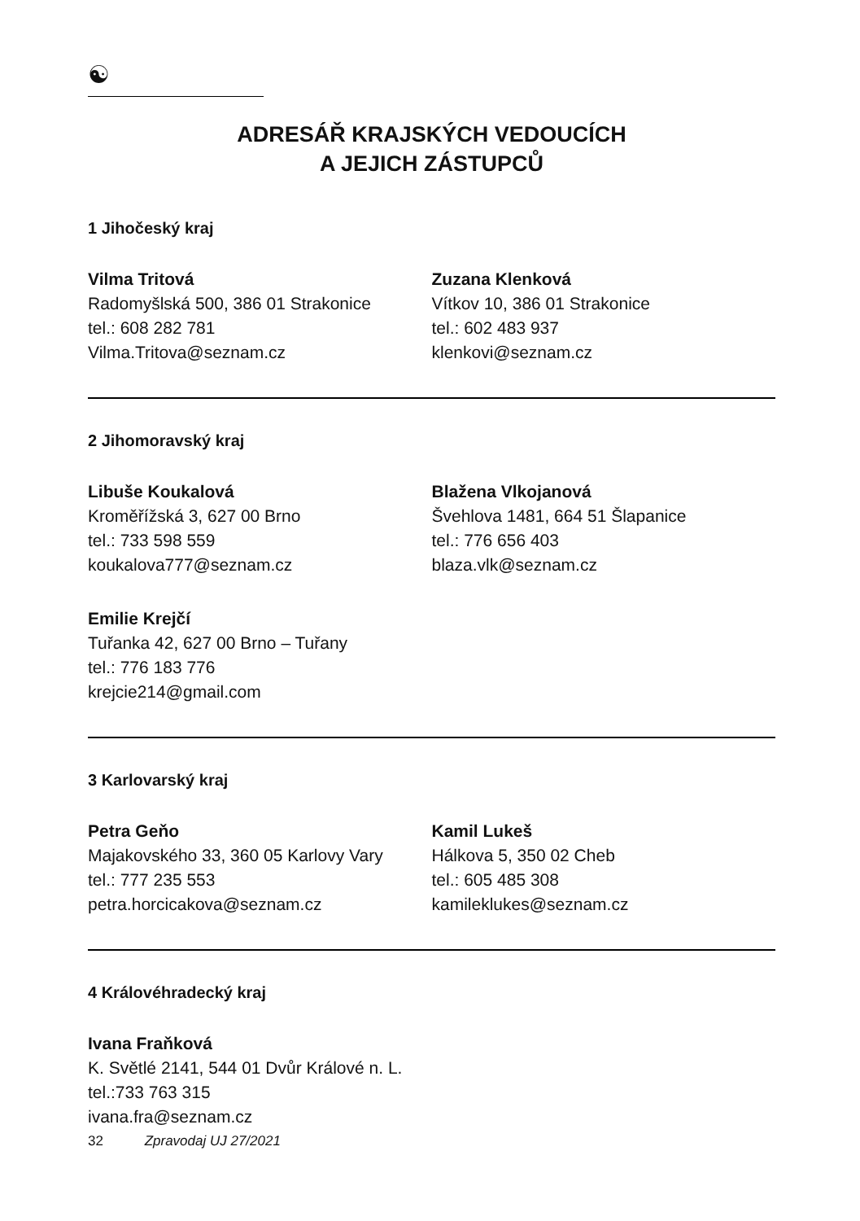☯
ADRESÁŘ KRAJSKÝCH VEDOUCÍCH
A JEJICH ZÁSTUPCŮ
1 Jihočeský kraj
Vilma Tritová
Radomyšlská 500, 386 01 Strakonice
tel.: 608 282 781
Vilma.Tritova@seznam.cz
Zuzana Klenková
Vítkov 10, 386 01 Strakonice
tel.: 602 483 937
klenkovi@seznam.cz
2 Jihomoravský kraj
Libuše Koukalová
Kroměřížská 3, 627 00 Brno
tel.: 733 598 559
koukalova777@seznam.cz
Blažena Vlkojanová
Švehlova 1481, 664 51 Šlapanice
tel.: 776 656 403
blaza.vlk@seznam.cz
Emilie Krejčí
Tuřanka 42, 627 00 Brno – Tuřany
tel.: 776 183 776
krejcie214@gmail.com
3 Karlovarský kraj
Petra Geňo
Majakovského 33, 360 05 Karlovy Vary
tel.: 777 235 553
petra.horcicakova@seznam.cz
Kamil Lukeš
Hálkova 5, 350 02 Cheb
tel.: 605 485 308
kamileklukes@seznam.cz
4 Královéhradecký kraj
Ivana Fraňková
K. Světlé 2141, 544 01 Dvůr Králové n. L.
tel.:733 763 315
ivana.fra@seznam.cz
32 Zpravodaj UJ 27/2021